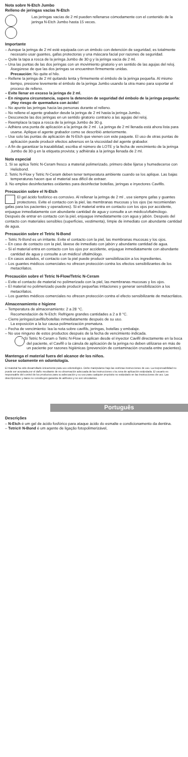Nota sobre N-Etch Jumbo
Relleno de jeringas vacías N-Etch
Las jeringas vacías de 2 ml pueden rellenarse cómodamente con el contenido de la jeringa N-Etch Jumbo hasta 15 veces.
Importante
– Aunque la jeringa de 2 ml esté equipada con un émbolo con detención de seguridad, es totalmente necesario usar guantes, gafas protectoras y una máscara facial por razones de seguridad.
– Quite la tapa a rosca de la jeringa Jumbo de 30 g y la jeringa vacía de 2 ml.
– Una las puntas de las dos jeringas con un movimiento giratorio y en sentido de las agujas del reloj. Asegúrese de que las dos jeringas se encuentren firmemente unidas.
Precaución: No quite el hilo.
– Rellene la jeringa de 2 ml quitando lenta y firmemente el émbolo de la jeringa pequeña. Al mismo tiempo, presione levemente el émbolo de la jeringa Jumbo usando la otra mano para soportar el proceso de relleno.
– Evite llenar en exceso la jeringa de 2 ml.
– En ninguna circunstancia, supere la detención de seguridad del émbolo de la jeringa pequeña: ¡Hay riesgo de quemadura con ácido!
– No apunte las jeringas hacia las personas durante el relleno.
– No rellene el agente grabador desde la jeringa de 2 ml hasta la jeringa Jumbo.
– Desconecte las dos jeringas en un sentido giratorio contrario a las agujas del reloj.
– Reemplace la tapa a rosca de la jeringa Jumbo de 30 g.
– Adhiera una punta de aplicación a la jeringa de 2 ml . La jeringa de 2 ml llenada está ahora lista para usarse. Aplique el agente grabador como se describió anteriormente.
– Use solo las puntas de aplicación de N-Etch que vienen con este paquete. El uso de otras puntas de aplicación puede producir efectos adversos en la viscosidad del agente grabador.
– A fin de garantizar la trazabilidad, escriba el número de LOTE y la fecha de vencimiento de la jeringa Jumbo de 30 g en la etiqueta provista; y adhiérala a la jeringa llenada de 2 ml.
Nota especial
1. Si se aplica Tetric N-Ceram fresco a material polimerizado, primero debe lijarse y humedecerse con Heliobond.
2. Tetric N-Flow y Tetric N-Ceram deben tener temperatura ambiente cuando se los aplique. Las bajas temperaturas hacen que el material sea difícil de extraer.
3. No emplee desinfectantes oxidantes para desinfectar botellas, jeringas e inyectores Cavifils.
Precaución sobre el N-Etch
El gel ácido fosfórico es corrosivo. Al rellenar la jeringa de 2 ml , use siempre gafas y guantes protectores. Evite el contacto con la piel, las membranas mucosas y los ojos (se recomiendan gafas para los pacientes y operadores). Si el material entra en contacto con los ojos por accidente, enjuague inmediatamente con abundante cantidad de agua y consulte a un médico/oftalmólogo. Después de entrar en contacto con la piel, enjuague inmediatamente con agua y jabón. Después del contacto con materiales sensibles (superficies, vestimenta), límpie de inmediato con abundante cantidad de agua.
Precaución sobre el Tetric N-Bond
– Tetric N-Bond es un irritante. Evite el contacto con la piel, las membranas mucosas y los ojos.
– En caso de contacto con la piel, lávese de inmediato con jabón y abundante cantidad de agua.
– Si el material entra en contacto con los ojos por accidente, enjuague inmediatamente con abundante cantidad de agua y consulte a un médico/ oftalmólogo.
– En casos aislados, el contacto con la piel puede producir sensibilización a los ingredientes.
– Los guantes médicos comerciales no ofrecen protección contra los efectos sensibilizantes de los metacrilatos.
Precaución sobre el Tetric N-Flow/Tetric N-Ceram
– Evite el contacto de material no polimerizado con la piel, las membranas mucosas y los ojos.
– El material no polimerizado puede producir pequeñas irritaciones y generar sensibilización a los metacrilatos.
– Los guantes médicos comerciales no ofrecen protección contra el efecto sensibilizante de metacrilatos.
Almacenamiento e higiene
– Temperatura de almacenamiento: 2 a 28 °C.
Recomendación de N-Etch: Refrigere grandes cantidades a 2 a 8 °C.
– Cierre jeringas/cavifils/botellas inmediatamente después de su uso.
La exposición a la luz causa polimerización prematura.
– Fecha de vencimiento: lea la nota sobre cavifils, jeringas, botellas y embalaje.
– No use ninguno de estos productos después de la fecha de vencimiento indicada.
– Si Tetric N-Ceram o Tetric N-Flow se aplican desde el inyector Cavifil directamente en la boca del paciente, el Cavifil o la cánula de aplicación de la jeringa no deben utilizarse en más de un paciente por razones higiénicas (prevención de contaminación cruzada entre pacientes).
Mantenga el material fuera del alcance de los niños.
Úsese solamente en odontología.
El material ha sido desarrollado únicamente para uso odontológico. Debe manipularse bajo las estrictas instrucciones de uso. La responsabilidad no puede ser aceptada por el daño resultante de no observación adecuada de las instrucciones o la zona de aplicación estipulada. El usuario es responsable del control de los productos para su adecuación y su uso para cualquier propósito no estipulado en las Instrucciones de uso. Las descripciones y datos no constituyen garantía de atributos y no son vinculantes.
Português
Descrições
– N-Etch é um gel de ácido fosfórico para ataque ácido do esmalte e condicionamento da dentina.
– Tetric® N-Bond é um agente de ligação fotopolimerizável,